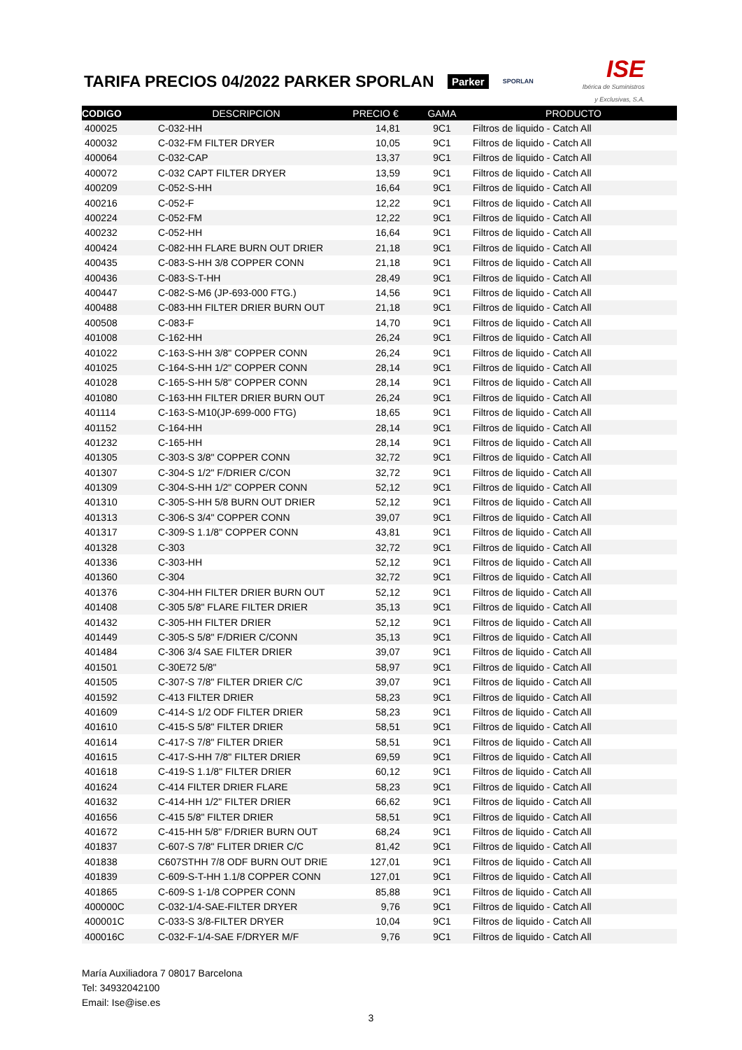TARIFA PRECIOS 04/2022 PARKER SPORLAN
Parker SPORLAN
ISE
Ibérica de Suministros
y Exclusivas, S.A.
| CODIGO | DESCRIPCION | PRECIO € | GAMA | PRODUCTO |
| --- | --- | --- | --- | --- |
| 400025 | C-032-HH | 14,81 | 9C1 | Filtros de liquido - Catch All |
| 400032 | C-032-FM FILTER DRYER | 10,05 | 9C1 | Filtros de liquido - Catch All |
| 400064 | C-032-CAP | 13,37 | 9C1 | Filtros de liquido - Catch All |
| 400072 | C-032 CAPT FILTER DRYER | 13,59 | 9C1 | Filtros de liquido - Catch All |
| 400209 | C-052-S-HH | 16,64 | 9C1 | Filtros de liquido - Catch All |
| 400216 | C-052-F | 12,22 | 9C1 | Filtros de liquido - Catch All |
| 400224 | C-052-FM | 12,22 | 9C1 | Filtros de liquido - Catch All |
| 400232 | C-052-HH | 16,64 | 9C1 | Filtros de liquido - Catch All |
| 400424 | C-082-HH FLARE BURN OUT DRIER | 21,18 | 9C1 | Filtros de liquido - Catch All |
| 400435 | C-083-S-HH 3/8 COPPER CONN | 21,18 | 9C1 | Filtros de liquido - Catch All |
| 400436 | C-083-S-T-HH | 28,49 | 9C1 | Filtros de liquido - Catch All |
| 400447 | C-082-S-M6 (JP-693-000 FTG.) | 14,56 | 9C1 | Filtros de liquido - Catch All |
| 400488 | C-083-HH FILTER DRIER BURN OUT | 21,18 | 9C1 | Filtros de liquido - Catch All |
| 400508 | C-083-F | 14,70 | 9C1 | Filtros de liquido - Catch All |
| 401008 | C-162-HH | 26,24 | 9C1 | Filtros de liquido - Catch All |
| 401022 | C-163-S-HH 3/8" COPPER CONN | 26,24 | 9C1 | Filtros de liquido - Catch All |
| 401025 | C-164-S-HH 1/2" COPPER CONN | 28,14 | 9C1 | Filtros de liquido - Catch All |
| 401028 | C-165-S-HH 5/8" COPPER CONN | 28,14 | 9C1 | Filtros de liquido - Catch All |
| 401080 | C-163-HH FILTER DRIER BURN OUT | 26,24 | 9C1 | Filtros de liquido - Catch All |
| 401114 | C-163-S-M10(JP-699-000 FTG) | 18,65 | 9C1 | Filtros de liquido - Catch All |
| 401152 | C-164-HH | 28,14 | 9C1 | Filtros de liquido - Catch All |
| 401232 | C-165-HH | 28,14 | 9C1 | Filtros de liquido - Catch All |
| 401305 | C-303-S 3/8" COPPER CONN | 32,72 | 9C1 | Filtros de liquido - Catch All |
| 401307 | C-304-S 1/2" F/DRIER C/CON | 32,72 | 9C1 | Filtros de liquido - Catch All |
| 401309 | C-304-S-HH 1/2" COPPER CONN | 52,12 | 9C1 | Filtros de liquido - Catch All |
| 401310 | C-305-S-HH 5/8 BURN OUT DRIER | 52,12 | 9C1 | Filtros de liquido - Catch All |
| 401313 | C-306-S 3/4" COPPER CONN | 39,07 | 9C1 | Filtros de liquido - Catch All |
| 401317 | C-309-S 1.1/8" COPPER CONN | 43,81 | 9C1 | Filtros de liquido - Catch All |
| 401328 | C-303 | 32,72 | 9C1 | Filtros de liquido - Catch All |
| 401336 | C-303-HH | 52,12 | 9C1 | Filtros de liquido - Catch All |
| 401360 | C-304 | 32,72 | 9C1 | Filtros de liquido - Catch All |
| 401376 | C-304-HH FILTER DRIER BURN OUT | 52,12 | 9C1 | Filtros de liquido - Catch All |
| 401408 | C-305 5/8" FLARE FILTER DRIER | 35,13 | 9C1 | Filtros de liquido - Catch All |
| 401432 | C-305-HH FILTER DRIER | 52,12 | 9C1 | Filtros de liquido - Catch All |
| 401449 | C-305-S 5/8" F/DRIER C/CONN | 35,13 | 9C1 | Filtros de liquido - Catch All |
| 401484 | C-306 3/4 SAE FILTER DRIER | 39,07 | 9C1 | Filtros de liquido - Catch All |
| 401501 | C-30E72 5/8" | 58,97 | 9C1 | Filtros de liquido - Catch All |
| 401505 | C-307-S 7/8" FILTER DRIER C/C | 39,07 | 9C1 | Filtros de liquido - Catch All |
| 401592 | C-413 FILTER DRIER | 58,23 | 9C1 | Filtros de liquido - Catch All |
| 401609 | C-414-S 1/2 ODF FILTER DRIER | 58,23 | 9C1 | Filtros de liquido - Catch All |
| 401610 | C-415-S 5/8" FILTER DRIER | 58,51 | 9C1 | Filtros de liquido - Catch All |
| 401614 | C-417-S 7/8" FILTER DRIER | 58,51 | 9C1 | Filtros de liquido - Catch All |
| 401615 | C-417-S-HH 7/8" FILTER DRIER | 69,59 | 9C1 | Filtros de liquido - Catch All |
| 401618 | C-419-S 1.1/8" FILTER DRIER | 60,12 | 9C1 | Filtros de liquido - Catch All |
| 401624 | C-414 FILTER DRIER FLARE | 58,23 | 9C1 | Filtros de liquido - Catch All |
| 401632 | C-414-HH 1/2" FILTER DRIER | 66,62 | 9C1 | Filtros de liquido - Catch All |
| 401656 | C-415 5/8" FILTER DRIER | 58,51 | 9C1 | Filtros de liquido - Catch All |
| 401672 | C-415-HH 5/8" F/DRIER BURN OUT | 68,24 | 9C1 | Filtros de liquido - Catch All |
| 401837 | C-607-S 7/8" FLITER DRIER C/C | 81,42 | 9C1 | Filtros de liquido - Catch All |
| 401838 | C607STHH 7/8 ODF BURN OUT DRIE | 127,01 | 9C1 | Filtros de liquido - Catch All |
| 401839 | C-609-S-T-HH 1.1/8 COPPER CONN | 127,01 | 9C1 | Filtros de liquido - Catch All |
| 401865 | C-609-S 1-1/8 COPPER CONN | 85,88 | 9C1 | Filtros de liquido - Catch All |
| 400000C | C-032-1/4-SAE-FILTER DRYER | 9,76 | 9C1 | Filtros de liquido - Catch All |
| 400001C | C-033-S 3/8-FILTER DRYER | 10,04 | 9C1 | Filtros de liquido - Catch All |
| 400016C | C-032-F-1/4-SAE F/DRYER M/F | 9,76 | 9C1 | Filtros de liquido - Catch All |
María Auxiliadora 7 08017 Barcelona
Tel: 34932042100
Email: Ise@ise.es
3